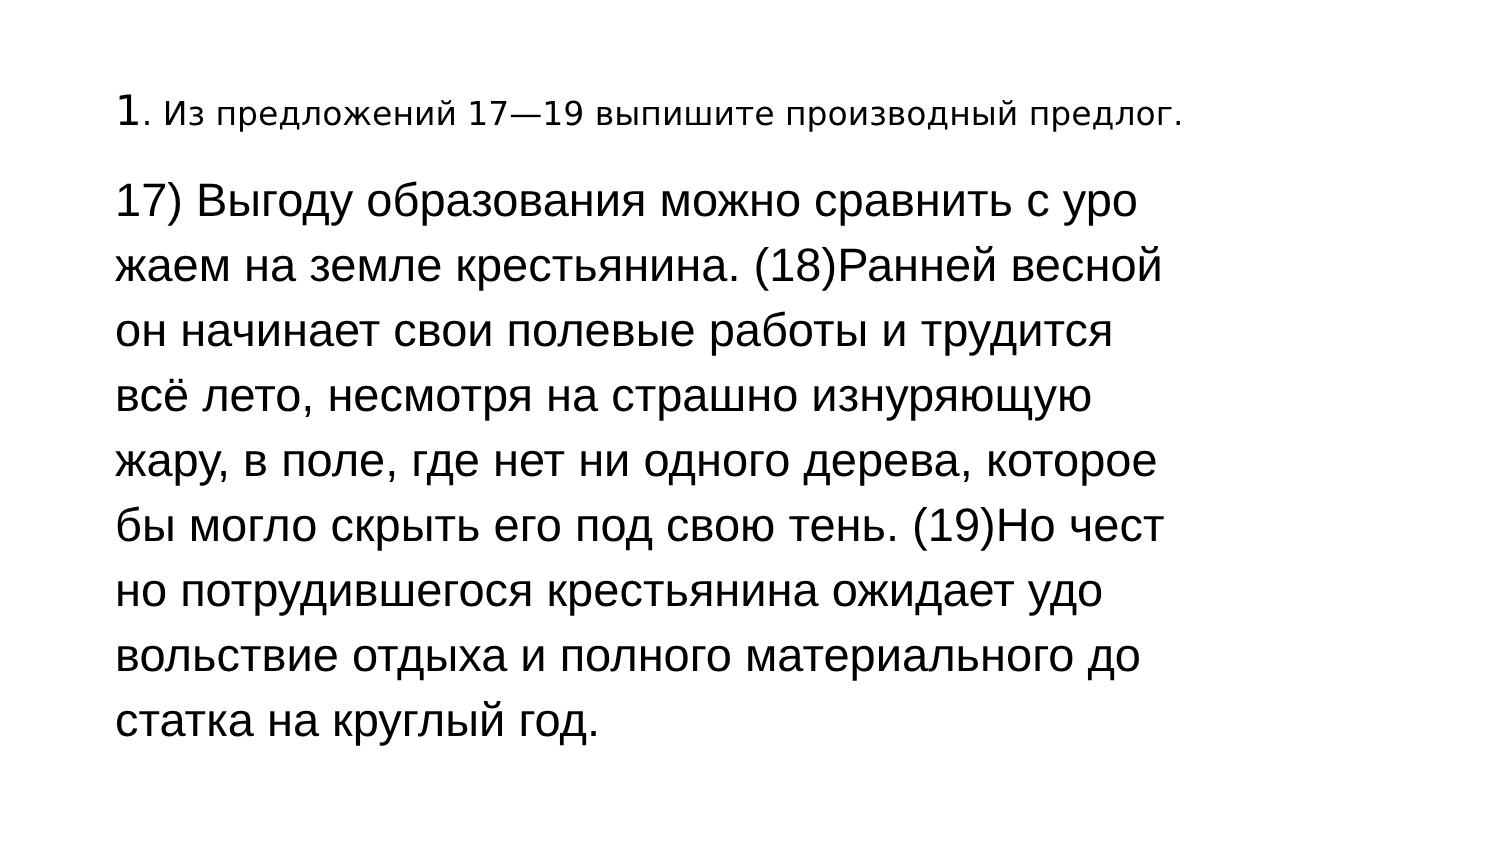1. Из предложений 17—19 выпишите производный предлог.
17) Выгоду образования можно сравнить с уро
жаем на земле крестьянина. (18)Ранней весной
он начинает свои полевые работы и трудится
всё лето, несмотря на страшно изнуряющую
жару, в поле, где нет ни одного дерева, которое
бы могло скрыть его под свою тень. (19)Но чест
но потрудившегося крестьянина ожидает удо
вольствие отдыха и полного материального до
статка на круглый год.